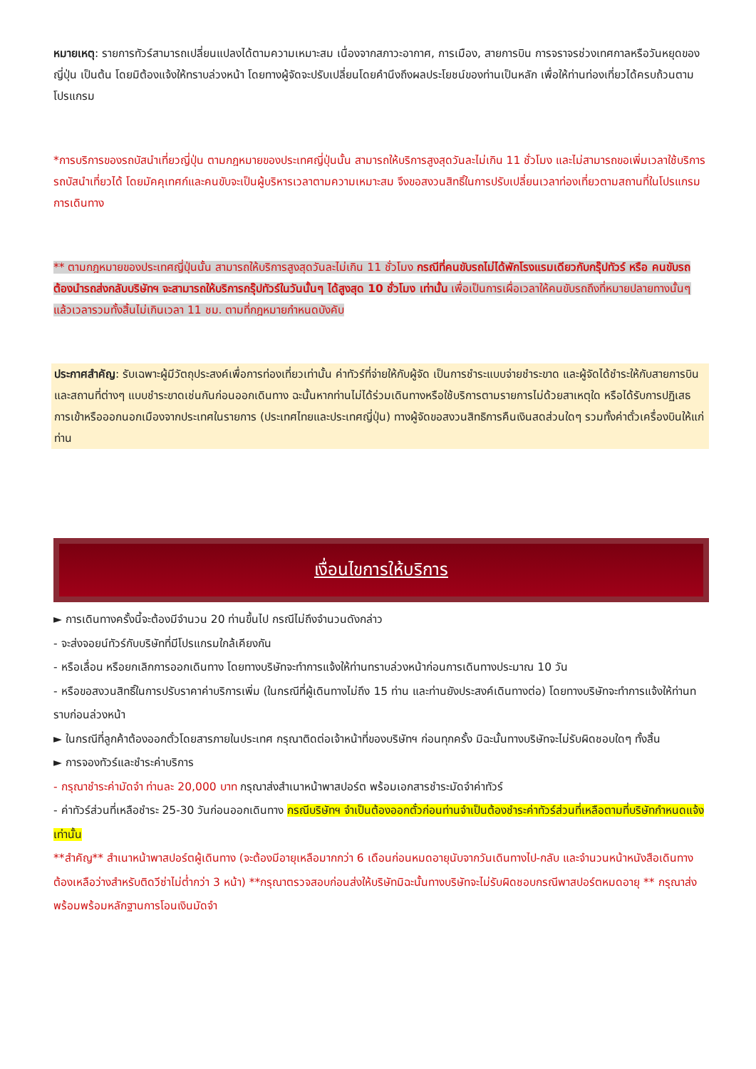หมายเหตุ: รายการทัวร์สามารถเปลี่ยนแปลงได้ตามความเหมาะสม เนื่องจากสภาวะอากาศ, การเมือง, สายการบิน การจราจรช่วงเทศกาลหรือวันหยุดของญี่ปุ่น เป็นต้น โดยมิต้องแจ้งให้ทราบล่วงหน้า โดยทางผู้จัดจะปรับเปลี่ยนโดยคำนึงถึงผลประโยชน์ของท่านเป็นหลัก เพื่อให้ท่านท่องเที่ยวได้ครบถ้วนตามโปรแกรม
*การบริการของรถบัสนำเที่ยวญี่ปุ่น ตามกฎหมายของประเทศญี่ปุ่นนั้น สามารถให้บริการสูงสุดวันละไม่เกิน 11 ชั่วโมง และไม่สามารถขอเพิ่มเวลาใช้บริการรถบัสนำเที่ยวได้ โดยมัคคุเทศก์และคนขับจะเป็นผู้บริหารเวลาตามความเหมาะสม จึงขอสงวนสิทธิ์ในการปรับเปลี่ยนเวลาท่องเที่ยวตามสถานที่ในโปรแกรมการเดินทาง
** ตามกฎหมายของประเทศญี่ปุ่นนั้น สามารถให้บริการสูงสุดวันละไม่เกิน 11 ชั่วโมง กรณีที่คนขับรถไม่ได้พักโรงแรมเดียวกับกรุ๊ปทัวร์ หรือ คนขับรถต้องนำรถส่งกลับบริษัทฯ จะสามารถให้บริการกรุ๊ปทัวร์ในวันนั้นๆ ได้สูงสุด 10 ชั่วโมง เท่านั้น เพื่อเป็นการเผื่อเวลาให้คนขับรถถึงที่หมายปลายทางนั้นๆ แล้วเวลารวมทั้งสิ้นไม่เกินเวลา 11 ชม. ตามที่กฎหมายกำหนดบังคับ
ประกาศสำคัญ: รับเฉพาะผู้มีวัตถุประสงค์เพื่อการท่องเที่ยวเท่านั้น ค่าทัวร์ที่จ่ายให้กับผู้จัด เป็นการชำระแบบจ่ายชำระขาด และผู้จัดได้ชำระให้กับสายการบินและสถานที่ต่างๆ แบบชำระขาดเช่นกันก่อนออกเดินทาง ฉะนั้นหากท่านไม่ได้ร่วมเดินทางหรือใช้บริการตามรายการไม่ด้วยสาเหตุใด หรือได้รับการปฏิเสธการเข้าหรือออกนอกเมืองจากประเทศในรายการ (ประเทศไทยและประเทศญี่ปุ่น) ทางผู้จัดขอสงวนสิทธิการคืนเงินสดส่วนใดๆ รวมทั้งค่าตั๋วเครื่องบินให้แก่ท่าน
เงื่อนไขการให้บริการ
► การเดินทางครั้งนี้จะต้องมีจำนวน 20 ท่านขึ้นไป กรณีไม่ถึงจำนวนดังกล่าว
- จะส่งจอยน์ทัวร์กับบริษัทที่มีโปรแกรมใกล้เคียงกัน
- หรือเลื่อน หรือยกเลิกการออกเดินทาง โดยทางบริษัทจะทำการแจ้งให้ท่านทราบล่วงหน้าก่อนการเดินทางประมาณ 10 วัน
- หรือขอสงวนสิทธิ์ในการปรับราคาค่าบริการเพิ่ม (ในกรณีที่ผู้เดินทางไม่ถึง 15 ท่าน และท่านยังประสงค์เดินทางต่อ) โดยทางบริษัทจะทำการแจ้งให้ท่านทราบก่อนล่วงหน้า
► ในกรณีที่ลูกค้าต้องออกตั๋วโดยสารภายในประเทศ กรุณาติดต่อเจ้าหน้าที่ของบริษัทฯ ก่อนทุกครั้ง มิฉะนั้นทางบริษัทจะไม่รับผิดชอบใดๆ ทั้งสิ้น
► การจองทัวร์และชำระค่าบริการ
- กรุณาชำระค่ามัดจำ ท่านละ 20,000 บาท กรุณาส่งสำเนาหน้าพาสปอร์ต พร้อมเอกสารชำระมัดจำค่าทัวร์
- ค่าทัวร์ส่วนที่เหลือชำระ 25-30 วันก่อนออกเดินทาง กรณีบริษัทฯ จำเป็นต้องออกตั๋วก่อนท่านจำเป็นต้องชำระค่าทัวร์ส่วนที่เหลือตามที่บริษัทกำหนดแจ้งเท่านั้น
**สำคัญ** สำเนาหน้าพาสปอร์ตผู้เดินทาง (จะต้องมีอายุเหลือมากกว่า 6 เดือนก่อนหมดอายุนับจากวันเดินทางไป-กลับ และจำนวนหน้าหนังสือเดินทางต้องเหลือว่างสำหรับติดวีซ่าไม่ต่ำกว่า 3 หน้า) **กรุณาตรวจสอบก่อนส่งให้บริษัทมิฉะนั้นทางบริษัทจะไม่รับผิดชอบกรณีพาสปอร์ตหมดอายุ ** กรุณาส่งพร้อมพร้อมหลักฐานการโอนเงินมัดจำ